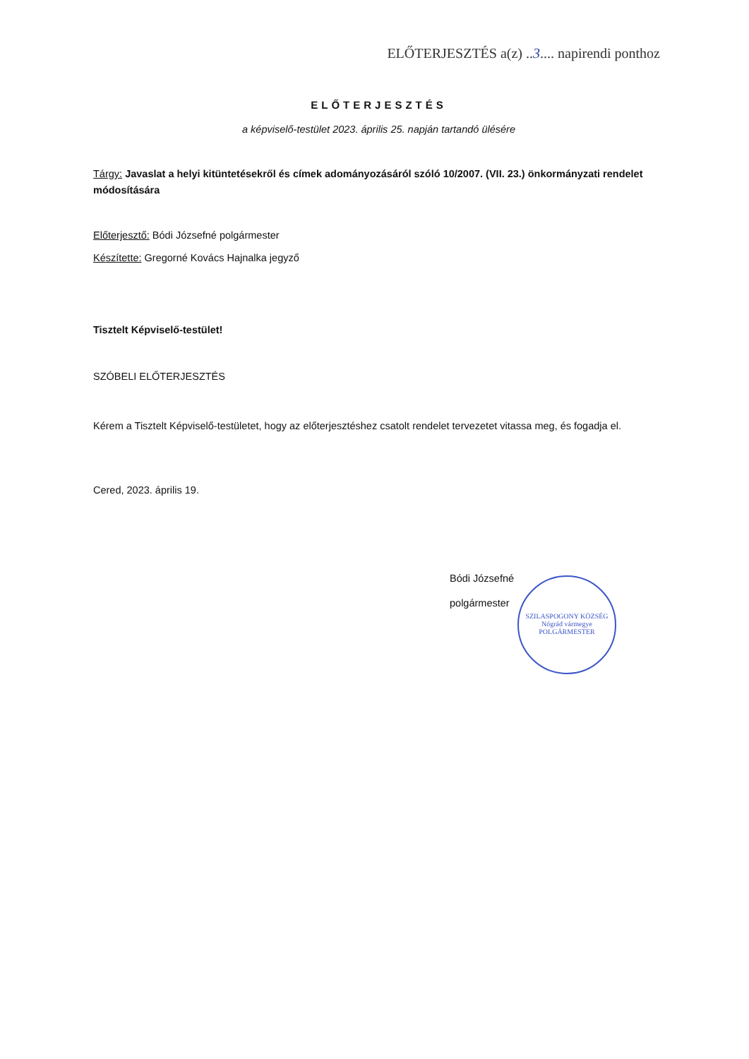ELŐTERJESZTÉS a(z) ..3.... napirendi ponthoz
ELŐTERJESZTÉS
a képviselő-testület 2023. április 25. napján tartandó ülésére
Tárgy: Javaslat a helyi kitüntetésekről és címek adományozásáról szóló 10/2007. (VII. 23.) önkormányzati rendelet módosítására
Előterjesztő: Bódi Józsefné polgármester
Készítette: Gregorné Kovács Hajnalka jegyző
Tisztelt Képviselő-testület!
SZÓBELI ELŐTERJESZTÉS
Kérem a Tisztelt Képviselő-testületet, hogy az előterjesztéshez csatolt rendelet tervezetet vitassa meg, és fogadja el.
Cered, 2023. április 19.
Bódi Józsefné
polgármester
SZILASPOGONY KÖZSÉG
Nógrád vármegye
POLGÁRMESTER